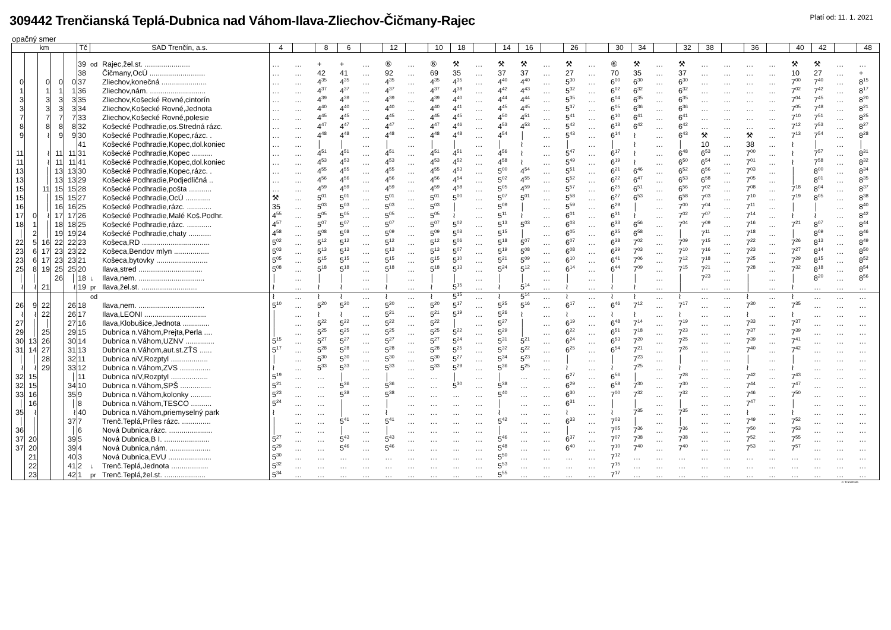309442 Trenčianská Teplá-Dubnica nad Váhom-Ilava-Zliechov-Čičmany-Rajec
Platí od: 11. 1. 2021
opačný smer
| km | | | | | Tč | SAD Trenčín, a.s. | | 4 | | 8 | 6 | | 12 | | 10 | 18 | | 14 | 16 | | 26 | | 30 | 34 | | 32 | 38 | | 36 | | 40 | 42 | | 48 |
| --- | --- | --- | --- | --- | --- | --- | --- | --- | --- | --- | --- | --- | --- | --- | --- | --- | --- | --- | --- | --- | --- | --- | --- | --- | --- | --- | --- | --- | --- | --- | --- | --- | --- | --- |
| | | | | | 39 | od | Rajec,žel.st. ...................... | … | … | + | + | … | ⑥ | … | ⑥ | ⚒ | … | ⚒ | ⚒ | … | ⚒ | … | ⑥ | ⚒ | … | ⚒ | … | … | … | … | ⚒ | ⚒ | … | … |
| | | | | | 38 | | Čičmany,OcÚ ........................... | … | … | 42 | 41 | … | 92 | … | 69 | 35 | … | 37 | 37 | … | 27 | … | 70 | 35 | … | 37 | … | … | … | … | 10 | 27 | … | + |
| 0 | | 0 | 0 | 0 | 37 | | Zliechov,konečná ...................... | … | … | 4<sup>35</sup> | 4<sup>35</sup> | … | 4<sup>35</sup> | … | 4<sup>35</sup> | 4<sup>35</sup> | … | 4<sup>40</sup> | 4<sup>40</sup> | … | 5<sup>30</sup> | … | 6<sup>00</sup> | 6<sup>30</sup> | … | 6<sup>30</sup> | … | … | … | … | 7<sup>00</sup> | 7<sup>40</sup> | … | 8<sup>15</sup> |
| 1 | | 1 | 1 | 1 | 36 | | Zliechov,nám. ........................... | … | … | 4<sup>37</sup> | 4<sup>37</sup> | … | 4<sup>37</sup> | … | 4<sup>37</sup> | 4<sup>38</sup> | … | 4<sup>42</sup> | 4<sup>43</sup> | … | 5<sup>32</sup> | … | 6<sup>02</sup> | 6<sup>32</sup> | … | 6<sup>32</sup> | … | … | … | … | 7<sup>02</sup> | 7<sup>42</sup> | … | 8<sup>17</sup> |
| 3 | | 3 | 3 | 3 | 35 | | Zliechov,Košecké Rovné,cintorín | … | … | 4<sup>39</sup> | 4<sup>39</sup> | … | 4<sup>39</sup> | … | 4<sup>39</sup> | 4<sup>40</sup> | … | 4<sup>44</sup> | 4<sup>44</sup> | … | 5<sup>35</sup> | … | 6<sup>04</sup> | 6<sup>35</sup> | … | 6<sup>35</sup> | … | … | … | … | 7<sup>04</sup> | 7<sup>45</sup> | … | 8<sup>20</sup> |
| 3 | | 3 | 3 | 3 | 34 | | Zliechov,Košecké Rovné,Jednota | … | … | 4<sup>40</sup> | 4<sup>40</sup> | … | 4<sup>40</sup> | … | 4<sup>40</sup> | 4<sup>41</sup> | … | 4<sup>45</sup> | 4<sup>45</sup> | … | 5<sup>37</sup> | … | 6<sup>05</sup> | 6<sup>36</sup> | … | 6<sup>36</sup> | … | … | … | … | 7<sup>05</sup> | 7<sup>48</sup> | … | 8<sup>21</sup> |
| 7 | | 7 | 7 | 7 | 33 | | Zliechov,Košecké Rovné,polesie | … | … | 4<sup>45</sup> | 4<sup>45</sup> | … | 4<sup>45</sup> | … | 4<sup>45</sup> | 4<sup>45</sup> | … | 4<sup>50</sup> | 4<sup>51</sup> | … | 5<sup>41</sup> | … | 6<sup>10</sup> | 6<sup>41</sup> | … | 6<sup>41</sup> | … | … | … | … | 7<sup>10</sup> | 7<sup>51</sup> | … | 8<sup>25</sup> |
| 8 | | 8 | 8 | 8 | 32 | | Košecké Podhradie,os.Stredná rázc. | … | … | 4<sup>47</sup> | 4<sup>47</sup> | … | 4<sup>47</sup> | … | 4<sup>47</sup> | 4<sup>46</sup> | … | 4<sup>53</sup> | 4<sup>53</sup> | … | 5<sup>42</sup> | … | 6<sup>13</sup> | 6<sup>42</sup> | … | 6<sup>42</sup> | … | … | … | … | 7<sup>12</sup> | 7<sup>53</sup> | … | 8<sup>27</sup> |
| 9 | | ≀ | 9 | 9 | 30 | | Košecké Podhradie,Kopec,rázc. . | … | … | 4<sup>48</sup> | 4<sup>48</sup> | … | 4<sup>48</sup> | … | 4<sup>48</sup> | 4<sup>48</sup> | … | 4<sup>54</sup> | │ | … | 5<sup>43</sup> | … | 6<sup>14</sup> | ≀ | … | 6<sup>43</sup> | ⚒ | … | ⚒ | … | 7<sup>13</sup> | 7<sup>54</sup> | … | 8<sup>28</sup> |
| | | | | | 41 | | Košecké Podhradie,Kopec,dol.koniec | … | … | │ | │ | … | │ | … | │ | │ | … | │ | ≀ | … | │ | … | │ | ≀ | … | │ | 10 | … | 38 | … | ≀ | │ | … | │ |
| 11 | | ≀ | 11 | 11 | 31 | | Košecké Podhradie,Kopec .......... | … | … | 4<sup>51</sup> | 4<sup>51</sup> | … | 4<sup>51</sup> | … | 4<sup>51</sup> | 4<sup>51</sup> | … | 4<sup>56</sup> | ≀ | … | 5<sup>47</sup> | … | 6<sup>17</sup> | ≀ | … | 6<sup>48</sup> | 6<sup>53</sup> | … | 7<sup>00</sup> | … | ≀ | 7<sup>57</sup> | … | 8<sup>31</sup> |
| 11 | | ≀ | 11 | 11 | 41 | | Košecké Podhradie,Kopec,dol.koniec | … | … | 4<sup>53</sup> | 4<sup>53</sup> | … | 4<sup>53</sup> | … | 4<sup>53</sup> | 4<sup>52</sup> | … | 4<sup>58</sup> | ≀ | … | 5<sup>49</sup> | … | 6<sup>19</sup> | ≀ | … | 6<sup>50</sup> | 6<sup>54</sup> | … | 7<sup>01</sup> | … | ≀ | 7<sup>58</sup> | … | 8<sup>32</sup> |
| 13 | | │ | 13 | 13 | 30 | | Košecké Podhradie,Kopec,rázc. . | … | … | 4<sup>55</sup> | 4<sup>55</sup> | … | 4<sup>55</sup> | … | 4<sup>55</sup> | 4<sup>53</sup> | … | 5<sup>00</sup> | 4<sup>54</sup> | … | 5<sup>51</sup> | … | 6<sup>21</sup> | 6<sup>46</sup> | … | 6<sup>52</sup> | 6<sup>56</sup> | … | 7<sup>03</sup> | … | │ | 8<sup>00</sup> | … | 8<sup>34</sup> |
| 13 | | │ | 13 | 13 | 29 | | Košecké Podhradie,Podjedličná .. | … | … | 4<sup>56</sup> | 4<sup>56</sup> | … | 4<sup>56</sup> | … | 4<sup>56</sup> | 4<sup>54</sup> | … | 5<sup>02</sup> | 4<sup>55</sup> | … | 5<sup>52</sup> | … | 6<sup>22</sup> | 6<sup>47</sup> | … | 6<sup>53</sup> | 6<sup>58</sup> | … | 7<sup>05</sup> | … | │ | 8<sup>01</sup> | … | 8<sup>35</sup> |
| 15 | | 11 | 15 | 15 | 28 | | Košecké Podhradie,pošta ........... | … | … | 4<sup>59</sup> | 4<sup>59</sup> | … | 4<sup>59</sup> | … | 4<sup>59</sup> | 4<sup>58</sup> | … | 5<sup>05</sup> | 4<sup>59</sup> | … | 5<sup>57</sup> | … | 6<sup>25</sup> | 6<sup>51</sup> | … | 6<sup>56</sup> | 7<sup>02</sup> | … | 7<sup>08</sup> | … | 7<sup>18</sup> | 8<sup>04</sup> | … | 8<sup>37</sup> |
| 15 | | │ | 15 | 15 | 27 | | Košecké Podhradie,OcÚ ............ | ⚒ | … | 5<sup>01</sup> | 5<sup>01</sup> | … | 5<sup>01</sup> | … | 5<sup>01</sup> | 5<sup>00</sup> | … | 5<sup>07</sup> | 5<sup>01</sup> | … | 5<sup>58</sup> | … | 6<sup>27</sup> | 6<sup>53</sup> | … | 6<sup>58</sup> | 7<sup>03</sup> | … | 7<sup>10</sup> | … | 7<sup>19</sup> | 8<sup>05</sup> | … | 8<sup>38</sup> |
| 16 | | │ | 16 | 16 | 25 | | Košecké Podhradie,rázc. ............ | 35 | … | 5<sup>03</sup> | 5<sup>03</sup> | … | 5<sup>03</sup> | … | 5<sup>03</sup> | │ | … | 5<sup>09</sup> | │ | … | 5<sup>59</sup> | … | 6<sup>29</sup> | │ | … | 7<sup>00</sup> | 7<sup>04</sup> | … | 7<sup>11</sup> | … | │ | │ | … | 8<sup>40</sup> |
| 17 | 0 | ≀ | 17 | 17 | 26 | | Košecké Podhradie,Malé Koš.Podhr. | 4<sup>55</sup> | … | 5<sup>05</sup> | 5<sup>05</sup> | … | 5<sup>05</sup> | … | 5<sup>05</sup> | ≀ | … | 5<sup>11</sup> | ≀ | … | 6<sup>01</sup> | … | 6<sup>31</sup> | ≀ | … | 7<sup>02</sup> | 7<sup>07</sup> | … | 7<sup>14</sup> | … | ≀ | ≀ | … | 8<sup>42</sup> |
| 18 | 1 | │ | 18 | 18 | 25 | | Košecké Podhradie,rázc. ............ | 4<sup>57</sup> | … | 5<sup>07</sup> | 5<sup>07</sup> | … | 5<sup>07</sup> | … | 5<sup>07</sup> | 5<sup>02</sup> | … | 5<sup>13</sup> | 5<sup>03</sup> | … | 6<sup>03</sup> | … | 6<sup>33</sup> | 6<sup>56</sup> | … | 7<sup>04</sup> | 7<sup>09</sup> | … | 7<sup>16</sup> | … | 7<sup>21</sup> | 8<sup>07</sup> | … | 8<sup>44</sup> |
| │ | 2 | │ | 19 | 19 | 24 | | Košecké Podhradie,chaty ........... | 4<sup>58</sup> | … | 5<sup>08</sup> | 5<sup>08</sup> | … | 5<sup>09</sup> | … | 5<sup>09</sup> | 5<sup>03</sup> | … | 5<sup>15</sup> | │ | … | 6<sup>05</sup> | … | 6<sup>35</sup> | 6<sup>58</sup> | … | │ | 7<sup>11</sup> | … | 7<sup>18</sup> | … | │ | 8<sup>09</sup> | … | 8<sup>46</sup> |
| 22 | 5 | 16 | 22 | 22 | 23 | | Košeca,RD ................................. | 5<sup>02</sup> | … | 5<sup>12</sup> | 5<sup>12</sup> | … | 5<sup>12</sup> | … | 5<sup>12</sup> | 5<sup>06</sup> | … | 5<sup>18</sup> | 5<sup>07</sup> | … | 6<sup>07</sup> | … | 6<sup>38</sup> | 7<sup>02</sup> | … | 7<sup>09</sup> | 7<sup>15</sup> | … | 7<sup>22</sup> | … | 7<sup>26</sup> | 8<sup>13</sup> | … | 8<sup>49</sup> |
| 23 | 6 | 17 | 23 | 23 | 22 | | Košeca,Bendov mlyn ................. | 5<sup>03</sup> | … | 5<sup>13</sup> | 5<sup>13</sup> | … | 5<sup>13</sup> | … | 5<sup>13</sup> | 5<sup>07</sup> | … | 5<sup>19</sup> | 5<sup>08</sup> | … | 6<sup>08</sup> | … | 6<sup>39</sup> | 7<sup>03</sup> | … | 7<sup>10</sup> | 7<sup>16</sup> | … | 7<sup>23</sup> | … | 7<sup>27</sup> | 8<sup>14</sup> | … | 8<sup>50</sup> |
| 23 | 6 | 17 | 23 | 23 | 21 | | Košeca,bytovky ......................... | 5<sup>05</sup> | … | 5<sup>15</sup> | 5<sup>15</sup> | … | 5<sup>15</sup> | … | 5<sup>15</sup> | 5<sup>10</sup> | … | 5<sup>21</sup> | 5<sup>09</sup> | … | 6<sup>10</sup> | … | 6<sup>41</sup> | 7<sup>06</sup> | … | 7<sup>12</sup> | 7<sup>18</sup> | … | 7<sup>25</sup> | … | 7<sup>29</sup> | 8<sup>15</sup> | … | 8<sup>52</sup> |
| 25 | 8 | 19 | 25 | 25 | 20 | | Ilava,stred ............................... | 5<sup>08</sup> | … | 5<sup>18</sup> | 5<sup>18</sup> | … | 5<sup>18</sup> | … | 5<sup>18</sup> | 5<sup>13</sup> | … | 5<sup>24</sup> | 5<sup>12</sup> | … | 6<sup>14</sup> | … | 6<sup>44</sup> | 7<sup>09</sup> | … | 7<sup>15</sup> | 7<sup>21</sup> | … | 7<sup>28</sup> | … | 7<sup>32</sup> | 8<sup>18</sup> | … | 8<sup>54</sup> |
| │ | │ | | 26 | │ | 18 | ↓ | Ilava,nem. ................................ | │ | … | │ | │ | … | │ | … | │ | │ | … | │ | │ | … | │ | … | │ | │ | … | │ | 7<sup>23</sup> | … | │ | … | │ | 8<sup>20</sup> | … | 8<sup>56</sup> |
| ≀ | ≀ | 21 | | ≀ | 19 | pr | Ilava,žel.st. ........................... | ≀ | … | ≀ | ≀ | … | ≀ | … | ≀ | 5<sup>15</sup> | … | ≀ | 5<sup>14</sup> | … | ≀ | … | ≀ | ≀ | … | │ | … | … | │ | … | ≀ | … | … | … |
| | | | | | | od | | ≀ | … | ≀ | ≀ | … | ≀ | … | ≀ | 5<sup>15</sup> | … | ≀ | 5<sup>14</sup> | … | ≀ | … | ≀ | ≀ | … | ≀ | … | … | ≀ | … | ≀ | … | … | … |
| 26 | 9 | 22 | | 26 | 18 | | Ilava,nem. ................................ | 5<sup>10</sup> | … | 5<sup>20</sup> | 5<sup>20</sup> | … | 5<sup>20</sup> | … | 5<sup>20</sup> | 5<sup>17</sup> | … | 5<sup>25</sup> | 5<sup>16</sup> | … | 6<sup>17</sup> | … | 6<sup>46</sup> | 7<sup>12</sup> | … | 7<sup>17</sup> | … | … | 7<sup>30</sup> | … | 7<sup>35</sup> | … | … | … |
| ≀ | ≀ | 22 | | 26 | 17 | | Ilava,LEONI .............................. | │ | … | ≀ | ≀ | … | 5<sup>21</sup> | … | 5<sup>21</sup> | 5<sup>19</sup> | … | 5<sup>26</sup> | ≀ | … | ≀ | … | ≀ | ≀ | … | ≀ | … | … | ≀ | … | ≀ | … | … | … |
| 27 | │ | │ | | 27 | 16 | | Ilava,Klobušice,Jednota ............. | │ | … | 5<sup>22</sup> | 5<sup>22</sup> | … | 5<sup>22</sup> | … | 5<sup>22</sup> | │ | … | 5<sup>27</sup> | │ | … | 6<sup>19</sup> | … | 6<sup>48</sup> | 7<sup>14</sup> | … | 7<sup>19</sup> | … | … | 7<sup>33</sup> | … | 7<sup>37</sup> | … | … | … |
| 29 | │ | 25 | | 29 | 15 | | Dubnica n.Váhom,Prejta,Perla .... | │ | … | 5<sup>25</sup> | 5<sup>25</sup> | … | 5<sup>25</sup> | … | 5<sup>25</sup> | 5<sup>22</sup> | … | 5<sup>29</sup> | │ | … | 6<sup>22</sup> | … | 6<sup>51</sup> | 7<sup>18</sup> | … | 7<sup>23</sup> | … | … | 7<sup>37</sup> | … | 7<sup>39</sup> | … | … | … |
| 30 | 13 | 26 | | 30 | 14 | | Dubnica n.Váhom,UZNV .............. | 5<sup>15</sup> | … | 5<sup>27</sup> | 5<sup>27</sup> | … | 5<sup>27</sup> | … | 5<sup>27</sup> | 5<sup>24</sup> | … | 5<sup>31</sup> | 5<sup>21</sup> | … | 6<sup>24</sup> | … | 6<sup>53</sup> | 7<sup>20</sup> | … | 7<sup>25</sup> | … | … | 7<sup>39</sup> | … | 7<sup>41</sup> | … | … | … |
| 31 | 14 | 27 | | 31 | 13 | | Dubnica n.Váhom,aut.st.ZŤS ...... | 5<sup>17</sup> | … | 5<sup>28</sup> | 5<sup>28</sup> | … | 5<sup>28</sup> | … | 5<sup>28</sup> | 5<sup>25</sup> | … | 5<sup>32</sup> | 5<sup>22</sup> | … | 6<sup>25</sup> | … | 6<sup>54</sup> | 7<sup>21</sup> | … | 7<sup>26</sup> | … | … | 7<sup>40</sup> | … | 7<sup>42</sup> | … | … | … |
| │ | │ | 28 | | 32 | 11 | | Dubnica n/V,Rozptyl .................. | │ | … | 5<sup>30</sup> | 5<sup>30</sup> | … | 5<sup>30</sup> | … | 5<sup>30</sup> | 5<sup>27</sup> | … | 5<sup>34</sup> | 5<sup>23</sup> | … | │ | … | │ | 7<sup>23</sup> | … | │ | … | … | │ | … | │ | … | … | … |
| ≀ | ≀ | 29 | | 33 | 12 | | Dubnica n.Váhom,ZVS ............... | ≀ | … | 5<sup>33</sup> | 5<sup>33</sup> | … | 5<sup>33</sup> | … | 5<sup>33</sup> | 5<sup>29</sup> | … | 5<sup>36</sup> | 5<sup>25</sup> | … | ≀ | … | ≀ | 7<sup>25</sup> | … | ≀ | … | … | ≀ | … | ≀ | … | … | … |
| 32 | 15 | | | │ | 11 | | Dubnica n/V,Rozptyl .................. | 5<sup>19</sup> | … | … | │ | … | │ | … | … | │ | … | │ | … | … | 6<sup>27</sup> | … | 6<sup>56</sup> | │ | … | 7<sup>28</sup> | … | … | 7<sup>42</sup> | … | 7<sup>43</sup> | … | … | … |
| 32 | 15 | | | 34 | 10 | | Dubnica n.Váhom,SPŠ ............... | 5<sup>21</sup> | … | … | 5<sup>36</sup> | … | 5<sup>36</sup> | … | … | 5<sup>30</sup> | … | 5<sup>38</sup> | … | … | 6<sup>29</sup> | … | 6<sup>58</sup> | 7<sup>30</sup> | … | 7<sup>30</sup> | … | … | 7<sup>44</sup> | … | 7<sup>47</sup> | … | … | … |
| 33 | 16 | | | 35 | 9 | | Dubnica n.Váhom,kolonky .......... | 5<sup>23</sup> | … | … | 5<sup>38</sup> | … | 5<sup>38</sup> | … | … | … | … | 5<sup>40</sup> | … | … | 6<sup>30</sup> | … | 7<sup>00</sup> | 7<sup>32</sup> | … | 7<sup>32</sup> | … | … | 7<sup>46</sup> | … | 7<sup>50</sup> | … | … | … |
| │ | 16 | | | │ | 8 | | Dubnica n.Váhom,TESCO .......... | 5<sup>24</sup> | … | … | │ | … | │ | … | … | … | … | │ | … | … | 6<sup>31</sup> | … | │ | │ | … | │ | … | … | 7<sup>47</sup> | … | │ | … | … | … |
| 35 | ≀ | | | ≀ | 40 | | Dubnica n.Váhom,priemyselný park | ≀ | … | … | │ | … | ≀ | … | … | … | … | ≀ | … | … | ≀ | … | ≀ | 7<sup>35</sup> | … | 7<sup>35</sup> | … | … | ≀ | … | ≀ | … | … | … |
| │ | │ | | | 37 | 7 | | Trenč.Teplá,Príles rázc. .............. | │ | … | … | 5<sup>41</sup> | … | 5<sup>41</sup> | … | … | … | … | 5<sup>42</sup> | … | … | 6<sup>33</sup> | … | 7<sup>03</sup> | │ | … | │ | … | … | 7<sup>49</sup> | … | 7<sup>52</sup> | … | … | … |
| 36 | │ | | | │ | 6 | | Nová Dubnica,rázc. ..................... | │ | … | … | │ | … | │ | … | … | … | … | │ | … | … | │ | … | 7<sup>05</sup> | 7<sup>36</sup> | … | 7<sup>36</sup> | … | … | 7<sup>50</sup> | … | 7<sup>53</sup> | … | … | … |
| 37 | 20 | | | 39 | 5 | | Nová Dubnica,B I. ...................... | 5<sup>27</sup> | … | … | 5<sup>43</sup> | … | 5<sup>43</sup> | … | … | … | … | 5<sup>46</sup> | … | … | 6<sup>37</sup> | … | 7<sup>07</sup> | 7<sup>38</sup> | … | 7<sup>38</sup> | … | … | 7<sup>52</sup> | … | 7<sup>55</sup> | … | … | … |
| 37 | 20 | | | 39 | 4 | | Nová Dubnica,nám. .................... | 5<sup>29</sup> | … | … | 5<sup>46</sup> | … | 5<sup>46</sup> | … | … | … | … | 5<sup>48</sup> | … | … | 6<sup>40</sup> | … | 7<sup>10</sup> | 7<sup>40</sup> | … | 7<sup>40</sup> | … | … | 7<sup>53</sup> | … | 7<sup>57</sup> | … | … | … |
| | 21 | | | 40 | 3 | | Nová Dubnica,EVU ..................... | 5<sup>30</sup> | … | … | … | … | … | … | … | … | … | 5<sup>50</sup> | … | … | … | … | 7<sup>12</sup> | … | … | … | … | … | … | … | … | … | … | … |
| | 22 | | | 41 | 2 | ↓ | Trenč.Teplá,Jednota .................. | 5<sup>32</sup> | … | … | … | … | … | … | … | … | … | 5<sup>53</sup> | … | … | … | … | 7<sup>15</sup> | … | … | … | … | … | … | … | … | … | … | … |
| | 23 | | | 42 | 1 | pr | Trenč.Teplá,žel.st. .................... | 5<sup>34</sup> | … | … | … | … | … | … | … | … | … | 5<sup>55</sup> | … | … | … | … | 7<sup>17</sup> | … | … | … | … | … | … | … | … | … | … | … |
© TransData